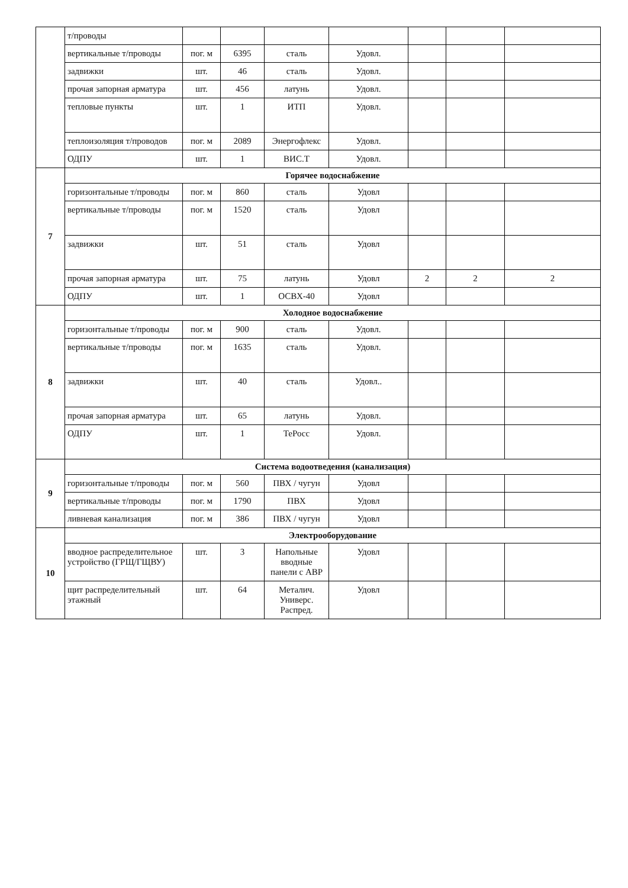| | т/проводы | | | | | | | |
| | вертикальные т/проводы | пог. м | 6395 | сталь | Удовл. | | | |
| | задвижки | шт. | 46 | сталь | Удовл. | | | |
| | прочая запорная арматура | шт. | 456 | латунь | Удовл. | | | |
| | тепловые пункты | шт. | 1 | ИТП | Удовл. | | | |
| | теплоизоляция т/проводов | пог. м | 2089 | Энергофлекс | Удовл. | | | |
| | ОДПУ | шт. | 1 | ВИС.Т | Удовл. | | | |
| 7 | Горячее водоснабжение | | | | | | | |
| | горизонтальные т/проводы | пог. м | 860 | сталь | Удовл | | | |
| | вертикальные т/проводы | пог. м | 1520 | сталь | Удовл | | | |
| | задвижки | шт. | 51 | сталь | Удовл | | | |
| | прочая запорная арматура | шт. | 75 | латунь | Удовл | 2 | 2 | 2 |
| | ОДПУ | шт. | 1 | ОСВХ-40 | Удовл | | | |
| 8 | Холодное водоснабжение | | | | | | | |
| | горизонтальные т/проводы | пог. м | 900 | сталь | Удовл. | | | |
| | вертикальные т/проводы | пог. м | 1635 | сталь | Удовл. | | | |
| | задвижки | шт. | 40 | сталь | Удовл.. | | | |
| | прочая запорная арматура | шт. | 65 | латунь | Удовл. | | | |
| | ОДПУ | шт. | 1 | ТеРосс | Удовл. | | | |
| 9 | Система водоотведения (канализация) | | | | | | | |
| | горизонтальные т/проводы | пог. м | 560 | ПВХ / чугун | Удовл | | | |
| | вертикальные т/проводы | пог. м | 1790 | ПВХ | Удовл | | | |
| | ливневая канализация | пог. м | 386 | ПВХ / чугун | Удовл | | | |
| 10 | Электрооборудование | | | | | | | |
| | вводное распределительное устройство (ГРЩ/ГЩВУ) | шт. | 3 | Напольные вводные панели с АВР | Удовл | | | |
| | щит распределительный этажный | шт. | 64 | Металич. Универс. Распред. | Удовл | | | |